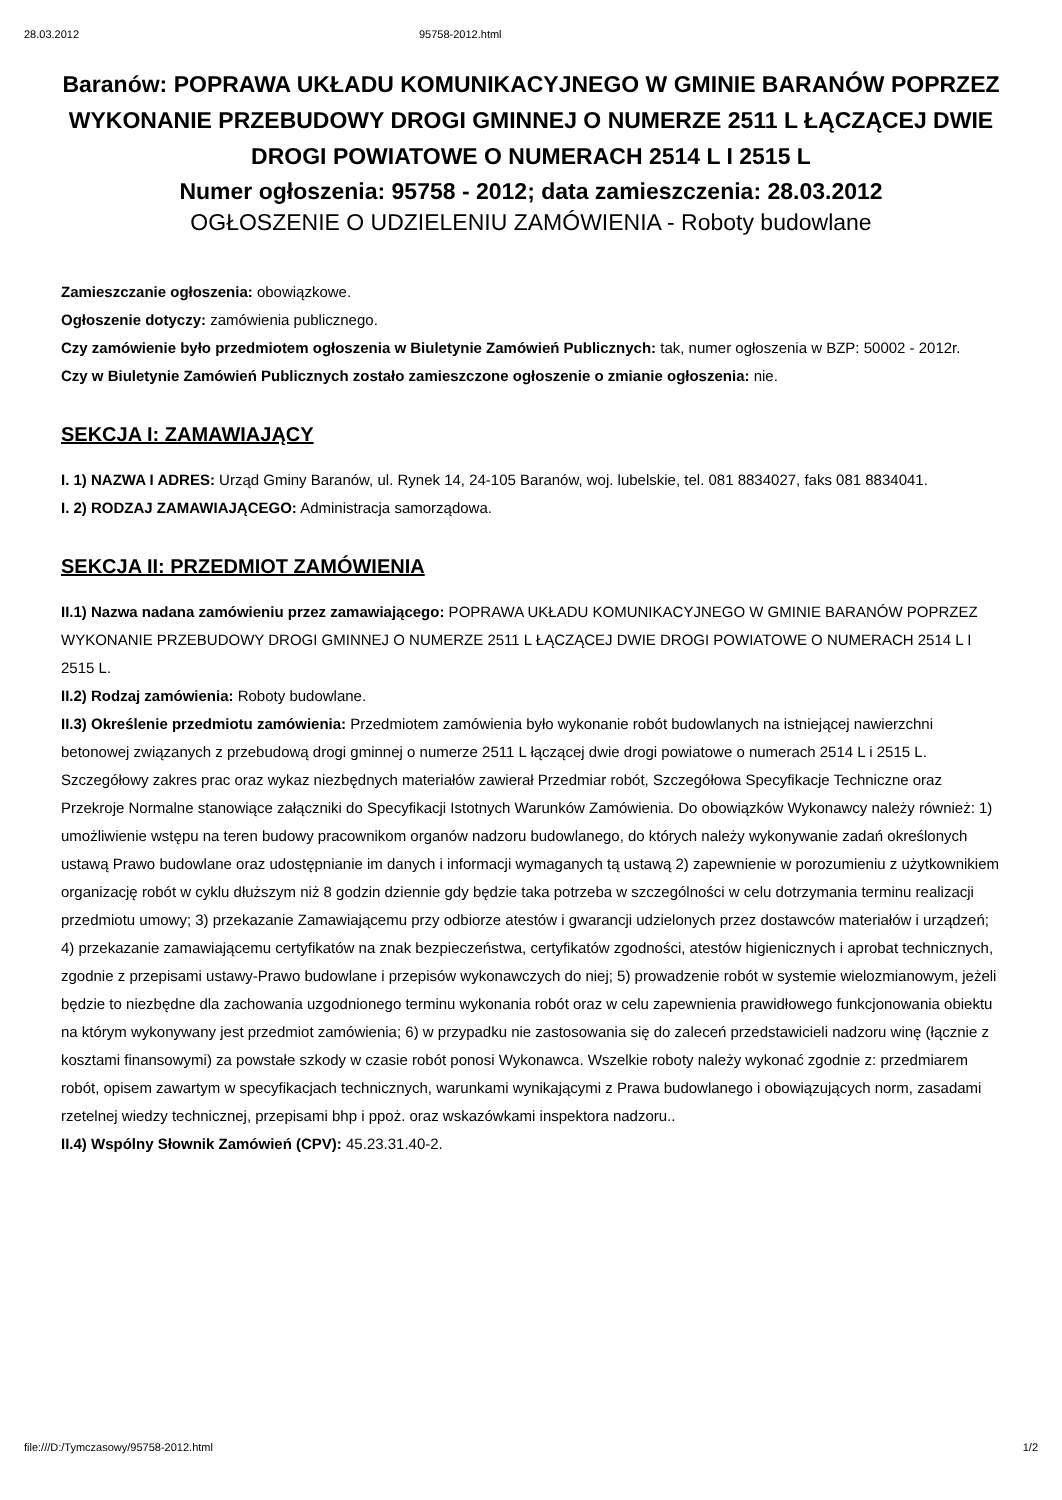28.03.2012 95758-2012.html
Baranów: POPRAWA UKŁADU KOMUNIKACYJNEGO W GMINIE BARANÓW POPRZEZ WYKONANIE PRZEBUDOWY DROGI GMINNEJ O NUMERZE 2511 L ŁĄCZĄCEJ DWIE DROGI POWIATOWE O NUMERACH 2514 L I 2515 L
Numer ogłoszenia: 95758 - 2012; data zamieszczenia: 28.03.2012
OGŁOSZENIE O UDZIELENIU ZAMÓWIENIA - Roboty budowlane
Zamieszczanie ogłoszenia: obowiązkowe.
Ogłoszenie dotyczy: zamówienia publicznego.
Czy zamówienie było przedmiotem ogłoszenia w Biuletynie Zamówień Publicznych: tak, numer ogłoszenia w BZP: 50002 - 2012r.
Czy w Biuletynie Zamówień Publicznych zostało zamieszczone ogłoszenie o zmianie ogłoszenia: nie.
SEKCJA I: ZAMAWIAJĄCY
I. 1) NAZWA I ADRES: Urząd Gminy Baranów, ul. Rynek 14, 24-105 Baranów, woj. lubelskie, tel. 081 8834027, faks 081 8834041.
I. 2) RODZAJ ZAMAWIAJĄCEGO: Administracja samorządowa.
SEKCJA II: PRZEDMIOT ZAMÓWIENIA
II.1) Nazwa nadana zamówieniu przez zamawiającego: POPRAWA UKŁADU KOMUNIKACYJNEGO W GMINIE BARANÓW POPRZEZ WYKONANIE PRZEBUDOWY DROGI GMINNEJ O NUMERZE 2511 L ŁĄCZĄCEJ DWIE DROGI POWIATOWE O NUMERACH 2514 L I 2515 L.
II.2) Rodzaj zamówienia: Roboty budowlane.
II.3) Określenie przedmiotu zamówienia: Przedmiotem zamówienia było wykonanie robót budowlanych na istniejącej nawierzchni betonowej związanych z przebudową drogi gminnej o numerze 2511 L łączącej dwie drogi powiatowe o numerach 2514 L i 2515 L. Szczegółowy zakres prac oraz wykaz niezbędnych materiałów zawierał Przedmiar robót, Szczegółowa Specyfikacje Techniczne oraz Przekroje Normalne stanowiące załączniki do Specyfikacji Istotnych Warunków Zamówienia. Do obowiązków Wykonawcy należy również: 1) umożliwienie wstępu na teren budowy pracownikom organów nadzoru budowlanego, do których należy wykonywanie zadań określonych ustawą Prawo budowlane oraz udostępnianie im danych i informacji wymaganych tą ustawą 2) zapewnienie w porozumieniu z użytkownikiem organizację robót w cyklu dłuższym niż 8 godzin dziennie gdy będzie taka potrzeba w szczególności w celu dotrzymania terminu realizacji przedmiotu umowy; 3) przekazanie Zamawiającemu przy odbiorze atestów i gwarancji udzielonych przez dostawców materiałów i urządzeń; 4) przekazanie zamawiającemu certyfikatów na znak bezpieczeństwa, certyfikatów zgodności, atestów higienicznych i aprobat technicznych, zgodnie z przepisami ustawy-Prawo budowlane i przepisów wykonawczych do niej; 5) prowadzenie robót w systemie wielozmianowym, jeżeli będzie to niezbędne dla zachowania uzgodnionego terminu wykonania robót oraz w celu zapewnienia prawidłowego funkcjonowania obiektu na którym wykonywany jest przedmiot zamówienia; 6) w przypadku nie zastosowania się do zaleceń przedstawicieli nadzoru winę (łącznie z kosztami finansowymi) za powstałe szkody w czasie robót ponosi Wykonawca. Wszelkie roboty należy wykonać zgodnie z: przedmiarem robót, opisem zawartym w specyfikacjach technicznych, warunkami wynikającymi z Prawa budowlanego i obowiązujących norm, zasadami rzetelnej wiedzy technicznej, przepisami bhp i ppoż. oraz wskazówkami inspektora nadzoru..
II.4) Wspólny Słownik Zamówień (CPV): 45.23.31.40-2.
file:///D:/Tymczasowy/95758-2012.html 1/2